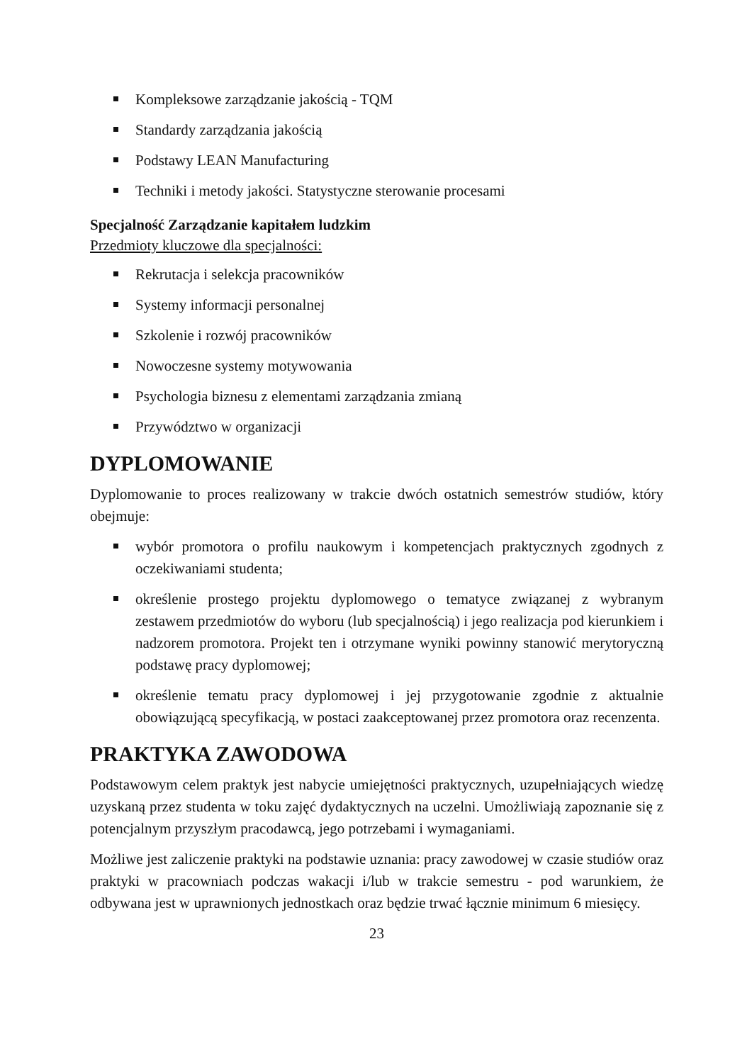Kompleksowe zarządzanie jakością - TQM
Standardy zarządzania jakością
Podstawy LEAN Manufacturing
Techniki i metody jakości. Statystyczne sterowanie procesami
Specjalność Zarządzanie kapitałem ludzkim
Przedmioty kluczowe dla specjalności:
Rekrutacja i selekcja pracowników
Systemy informacji personalnej
Szkolenie i rozwój pracowników
Nowoczesne systemy motywowania
Psychologia biznesu z elementami zarządzania zmianą
Przywództwo w organizacji
DYPLOMOWANIE
Dyplomowanie to proces realizowany w trakcie dwóch ostatnich semestrów studiów, który obejmuje:
wybór promotora o profilu naukowym i kompetencjach praktycznych zgodnych z oczekiwaniami studenta;
określenie prostego projektu dyplomowego o tematyce związanej z wybranym zestawem przedmiotów do wyboru (lub specjalnością) i jego realizacja pod kierunkiem i nadzorem promotora. Projekt ten i otrzymane wyniki powinny stanowić merytoryczną podstawę pracy dyplomowej;
określenie tematu pracy dyplomowej i jej przygotowanie zgodnie z aktualnie obowiązującą specyfikacją, w postaci zaakceptowanej przez promotora oraz recenzenta.
PRAKTYKA ZAWODOWA
Podstawowym celem praktyk jest nabycie umiejętności praktycznych, uzupełniających wiedzę uzyskaną przez studenta w toku zajęć dydaktycznych na uczelni. Umożliwiają zapoznanie się z potencjalnym przyszłym pracodawcą, jego potrzebami i wymaganiami.
Możliwe jest zaliczenie praktyki na podstawie uznania: pracy zawodowej w czasie studiów oraz praktyki w pracowniach podczas wakacji i/lub w trakcie semestru - pod warunkiem, że odbywana jest w uprawnionych jednostkach oraz będzie trwać łącznie minimum 6 miesięcy.
23